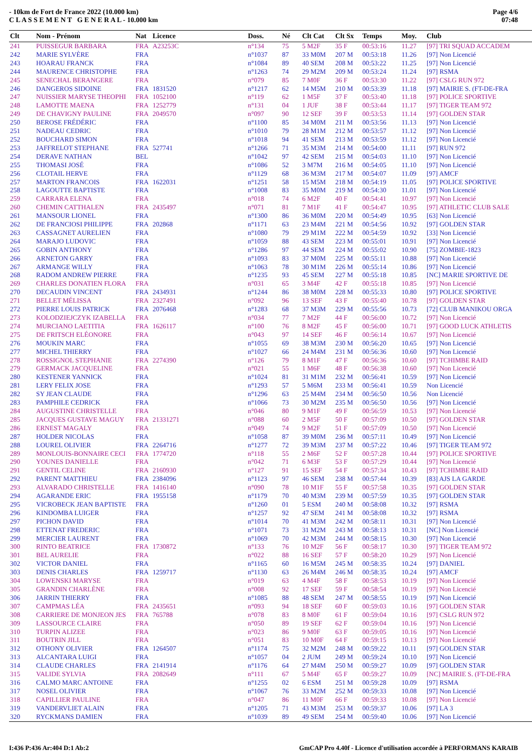- 10km de Fort de France 2022 (10.000 km)
C L A S S E M E N T G E N E R A L - 10.000 km
Page 4/6
07:48
| Clt | Nom - Prénom | Nat | Licence | Doss. | Né | Clt Cat | Clt Sx | Temps | Moy. | Club |
| --- | --- | --- | --- | --- | --- | --- | --- | --- | --- | --- |
| 241 | PUISSEGUR BARBARA | FRA | A23253C | n°134 | 75 | 5 M2F | 35 F | 00:53:16 | 11.27 | [97] TRI SQUAD ACCADEM |
| 242 | MARIE SYLVÈRE | FRA | | n°1037 | 87 | 33 M0M | 207 M | 00:53:18 | 11.26 | [97] Non Licencié |
| 243 | HOARAU FRANCK | FRA | | n°1084 | 89 | 40 SEM | 208 M | 00:53:22 | 11.25 | [97] Non Licencié |
| 244 | MAURENCE CHRISTOPHE | FRA | | n°1263 | 74 | 29 M2M | 209 M | 00:53:24 | 11.24 | [97] RSMA |
| 245 | SENECHAL BERANGERE | FRA | | n°079 | 85 | 7 M0F | 36 F | 00:53:30 | 11.22 | [97] CSLG RUN 972 |
| 246 | DANGEROS SIDOINE | FRA | 1831520 | n°1217 | 62 | 14 M5M | 210 M | 00:53:39 | 11.18 | [97] MAIRIE S. (FT-DE-FRA |
| 247 | NUISSIER MARYSE THEOPHI | FRA | 1052100 | n°119 | 62 | 1 M5F | 37 F | 00:53:40 | 11.18 | [97] POLICE SPORTIVE |
| 248 | LAMOTTE MAENA | FRA | 1252779 | n°131 | 04 | 1 JUF | 38 F | 00:53:44 | 11.17 | [97] TIGER TEAM 972 |
| 249 | DE CHAVIGNY PAULINE | FRA | 2049570 | n°097 | 90 | 12 SEF | 39 F | 00:53:53 | 11.14 | [97] GOLDEN STAR |
| 250 | BEROSE FRÉDÉRIC | FRA | | n°1100 | 85 | 34 M0M | 211 M | 00:53:56 | 11.13 | [97] Non Licencié |
| 251 | NADEAU CEDRIC | FRA | | n°1010 | 79 | 28 M1M | 212 M | 00:53:57 | 11.12 | [97] Non Licencié |
| 252 | BOUCHARD SIMON | FRA | | n°1018 | 94 | 41 SEM | 213 M | 00:53:59 | 11.12 | [97] Non Licencié |
| 253 | JAFFRELOT STEPHANE | FRA | 527741 | n°1266 | 71 | 35 M3M | 214 M | 00:54:00 | 11.11 | [97] RUN 972 |
| 254 | DERAVE NATHAN | BEL | | n°1042 | 97 | 42 SEM | 215 M | 00:54:03 | 11.10 | [97] Non Licencié |
| 255 | THOMASI JOSÉ | FRA | | n°1086 | 52 | 3 M7M | 216 M | 00:54:05 | 11.10 | [97] Non Licencié |
| 256 | CLOTAIL HERVE | FRA | | n°1129 | 68 | 36 M3M | 217 M | 00:54:07 | 11.09 | [97] AMCF |
| 257 | MARTON FRANCOIS | FRA | 1622031 | n°1251 | 58 | 15 M5M | 218 M | 00:54:19 | 11.05 | [97] POLICE SPORTIVE |
| 258 | LAGOUTTE BAPTISTE | FRA | | n°1008 | 83 | 35 M0M | 219 M | 00:54:30 | 11.01 | [97] Non Licencié |
| 259 | CARRARA ELENA | FRA | | n°018 | 74 | 6 M2F | 40 F | 00:54:41 | 10.97 | [97] Non Licencié |
| 260 | CHEMIN CATTHALEN | FRA | 2435497 | n°071 | 81 | 7 M1F | 41 F | 00:54:47 | 10.95 | [97] ATHLETIC CLUB SALE |
| 261 | MANSOUR LIONEL | FRA | | n°1300 | 86 | 36 M0M | 220 M | 00:54:49 | 10.95 | [63] Non Licencié |
| 262 | DE FRANCIOSI PHILIPPE | FRA | 202868 | n°1171 | 63 | 23 M4M | 221 M | 00:54:56 | 10.92 | [97] GOLDEN STAR |
| 263 | CASSAGNET AURELIEN | FRA | | n°1080 | 79 | 29 M1M | 222 M | 00:54:59 | 10.92 | [33] Non Licencié |
| 264 | MARAJO LUDOVIC | FRA | | n°1059 | 88 | 43 SEM | 223 M | 00:55:01 | 10.91 | [97] Non Licencié |
| 265 | GOBIN ANTHONY | FRA | | n°1286 | 97 | 44 SEM | 224 M | 00:55:02 | 10.90 | [75] ZOMBIE-1823 |
| 266 | ARNETON GARRY | FRA | | n°1093 | 83 | 37 M0M | 225 M | 00:55:11 | 10.88 | [97] Non Licencié |
| 267 | ARMANGE WILLY | FRA | | n°1063 | 78 | 30 M1M | 226 M | 00:55:14 | 10.86 | [97] Non Licencié |
| 268 | RADOM ANDREW PIERRE | FRA | | n°1235 | 93 | 45 SEM | 227 M | 00:55:18 | 10.85 | [NC] MARIE SPORTIVE DE |
| 269 | CHARLES DONATIEN FLORA | FRA | | n°031 | 65 | 3 M4F | 42 F | 00:55:18 | 10.85 | [97] Non Licencié |
| 270 | DECAUDIN VINCENT | FRA | 2434931 | n°1244 | 86 | 38 M0M | 228 M | 00:55:33 | 10.80 | [97] POLICE SPORTIVE |
| 271 | BELLET MÉLISSA | FRA | 2327491 | n°092 | 96 | 13 SEF | 43 F | 00:55:40 | 10.78 | [97] GOLDEN STAR |
| 272 | PIERRE LOUIS PATRICK | FRA | 2076468 | n°1283 | 68 | 37 M3M | 229 M | 00:55:56 | 10.73 | [72] CLUB MANIKOU ORGA |
| 273 | KOLODZIEJCZYK IZABELLA | FRA | | n°034 | 77 | 7 M2F | 44 F | 00:56:00 | 10.72 | [97] Non Licencié |
| 274 | MURCIANO LAETITIA | FRA | 1626117 | n°100 | 76 | 8 M2F | 45 F | 00:56:00 | 10.71 | [97] GOOD LUCK ATHLETIS |
| 275 | DE FRITSCH ELÉONORE | FRA | | n°043 | 97 | 14 SEF | 46 F | 00:56:14 | 10.67 | [97] Non Licencié |
| 276 | MOUKIN MARC | FRA | | n°1055 | 69 | 38 M3M | 230 M | 00:56:20 | 10.65 | [97] Non Licencié |
| 277 | MICHEL THIERRY | FRA | | n°1027 | 66 | 24 M4M | 231 M | 00:56:36 | 10.60 | [97] Non Licencié |
| 278 | ROSSIGNOL STEPHANIE | FRA | 2274390 | n°126 | 79 | 8 M1F | 47 F | 00:56:36 | 10.60 | [97] TCHIMBE RAID |
| 279 | GERMACK JACQUELINE | FRA | | n°021 | 55 | 1 M6F | 48 F | 00:56:38 | 10.60 | [97] Non Licencié |
| 280 | KESTENER YANNICK | FRA | | n°1024 | 81 | 31 M1M | 232 M | 00:56:41 | 10.59 | [97] Non Licencié |
| 281 | LERY FELIX JOSE | FRA | | n°1293 | 57 | 5 M6M | 233 M | 00:56:41 | 10.59 | Non Licencié |
| 282 | SY JEAN CLAUDE | FRA | | n°1296 | 63 | 25 M4M | 234 M | 00:56:50 | 10.56 | Non Licencié |
| 283 | PAMPHILE CEDRICK | FRA | | n°1066 | 73 | 30 M2M | 235 M | 00:56:50 | 10.56 | [97] Non Licencié |
| 284 | AUGUSTINE CHRISTELLE | FRA | | n°046 | 80 | 9 M1F | 49 F | 00:56:59 | 10.53 | [97] Non Licencié |
| 285 | JACQUES GUSTAVE MAGUY | FRA | 21331271 | n°088 | 60 | 2 M5F | 50 F | 00:57:09 | 10.50 | [97] GOLDEN STAR |
| 286 | ERNEST MAGALY | FRA | | n°049 | 74 | 9 M2F | 51 F | 00:57:09 | 10.50 | [97] Non Licencié |
| 287 | HOLDER NICOLAS | FRA | | n°1058 | 87 | 39 M0M | 236 M | 00:57:11 | 10.49 | [97] Non Licencié |
| 288 | LOUREL OLIVIER | FRA | 2264716 | n°1277 | 72 | 39 M3M | 237 M | 00:57:22 | 10.46 | [97] TIGER TEAM 972 |
| 289 | MONLOUIS-BONNAIRE CECI | FRA | 1774720 | n°118 | 55 | 2 M6F | 52 F | 00:57:28 | 10.44 | [97] POLICE SPORTIVE |
| 290 | YOUNES DANIELLE | FRA | | n°042 | 71 | 6 M3F | 53 F | 00:57:29 | 10.44 | [97] Non Licencié |
| 291 | GENTIL CELINE | FRA | 2160930 | n°127 | 91 | 15 SEF | 54 F | 00:57:34 | 10.43 | [97] TCHIMBE RAID |
| 292 | PARENT MATTHIEU | FRA | 2384096 | n°1123 | 97 | 46 SEM | 238 M | 00:57:44 | 10.39 | [83] AJS LA GARDE |
| 293 | ALVARADO CHRISTELLE | FRA | 1416140 | n°090 | 78 | 10 M1F | 55 F | 00:57:58 | 10.35 | [97] GOLDEN STAR |
| 294 | AGARANDE ERIC | FRA | 1955158 | n°1179 | 70 | 40 M3M | 239 M | 00:57:59 | 10.35 | [97] GOLDEN STAR |
| 295 | VICROBECK JEAN BAPTISTE | FRA | | n°1260 | 01 | 5 ESM | 240 M | 00:58:08 | 10.32 | [97] RSMA |
| 296 | KINDOMBA LUIGER | FRA | | n°1257 | 92 | 47 SEM | 241 M | 00:58:08 | 10.32 | [97] RSMA |
| 297 | PICHON DAVID | FRA | | n°1014 | 70 | 41 M3M | 242 M | 00:58:11 | 10.31 | [97] Non Licencié |
| 298 | ETTENAT FREDERIC | FRA | | n°1071 | 73 | 31 M2M | 243 M | 00:58:13 | 10.31 | [NC] Non Licencié |
| 299 | MERCIER LAURENT | FRA | | n°1069 | 70 | 42 M3M | 244 M | 00:58:15 | 10.30 | [97] Non Licencié |
| 300 | RINTO BEATRICE | FRA | 1730872 | n°133 | 76 | 10 M2F | 56 F | 00:58:17 | 10.30 | [97] TIGER TEAM 972 |
| 301 | BEL AURELIE | FRA | | n°022 | 88 | 16 SEF | 57 F | 00:58:20 | 10.29 | [97] Non Licencié |
| 302 | VICTOR DANIEL | FRA | | n°1165 | 60 | 16 M5M | 245 M | 00:58:35 | 10.24 | [97] DANIEL |
| 303 | DENIS CHARLES | FRA | 1259717 | n°1130 | 63 | 26 M4M | 246 M | 00:58:35 | 10.24 | [97] AMCF |
| 304 | LOWENSKI MARYSE | FRA | | n°019 | 63 | 4 M4F | 58 F | 00:58:53 | 10.19 | [97] Non Licencié |
| 305 | GRANDIN CHARLÈNE | FRA | | n°008 | 92 | 17 SEF | 59 F | 00:58:54 | 10.19 | [97] Non Licencié |
| 306 | JARRIN THIERRY | FRA | | n°1085 | 88 | 48 SEM | 247 M | 00:58:55 | 10.19 | [97] Non Licencié |
| 307 | CAMPMAS LÉA | FRA | 2435651 | n°093 | 94 | 18 SEF | 60 F | 00:59:03 | 10.16 | [97] GOLDEN STAR |
| 308 | CARRIERE DE MONJEON JES | FRA | 765788 | n°078 | 83 | 8 M0F | 61 F | 00:59:04 | 10.16 | [97] CSLG RUN 972 |
| 309 | LASSOURCE CLAIRE | FRA | | n°050 | 89 | 19 SEF | 62 F | 00:59:04 | 10.16 | [97] Non Licencié |
| 310 | TURPIN ALIZEE | FRA | | n°023 | 86 | 9 M0F | 63 F | 00:59:05 | 10.16 | [97] Non Licencié |
| 311 | BOUTRIN JILL | FRA | | n°051 | 83 | 10 M0F | 64 F | 00:59:15 | 10.13 | [97] Non Licencié |
| 312 | OTHONY OLIVIER | FRA | 1264507 | n°1174 | 75 | 32 M2M | 248 M | 00:59:22 | 10.11 | [97] GOLDEN STAR |
| 313 | ALCANTARA LUIGI | FRA | | n°1057 | 04 | 2 JUM | 249 M | 00:59:24 | 10.10 | [97] Non Licencié |
| 314 | CLAUDE CHARLES | FRA | 2141914 | n°1176 | 64 | 27 M4M | 250 M | 00:59:27 | 10.09 | [97] GOLDEN STAR |
| 315 | VALIDE SYLVIA | FRA | 2082649 | n°111 | 67 | 5 M4F | 65 F | 00:59:27 | 10.09 | [NC] MAIRIE S. (FT-DE-FRA |
| 316 | CALMO MARC ANTOINE | FRA | | n°1255 | 02 | 6 ESM | 251 M | 00:59:28 | 10.09 | [97] RSMA |
| 317 | NOSEL OLIVIER | FRA | | n°1067 | 76 | 33 M2M | 252 M | 00:59:33 | 10.08 | [97] Non Licencié |
| 318 | CAPILLIER PAULINE | FRA | | n°047 | 86 | 11 M0F | 66 F | 00:59:33 | 10.08 | [97] Non Licencié |
| 319 | VANDERVLIET ALAIN | FRA | | n°1205 | 71 | 43 M3M | 253 M | 00:59:37 | 10.06 | [97] LA 3 |
| 320 | RYCKMANS DAMIEN | FRA | | n°1039 | 89 | 49 SEM | 254 M | 00:59:40 | 10.06 | [97] Non Licencié |
I:436 P:436 Ar:404 D:1 Ab:2 GmCAP Pro 4.40f - Licence d'utilisation accordée à PERFORMANS KARAIB